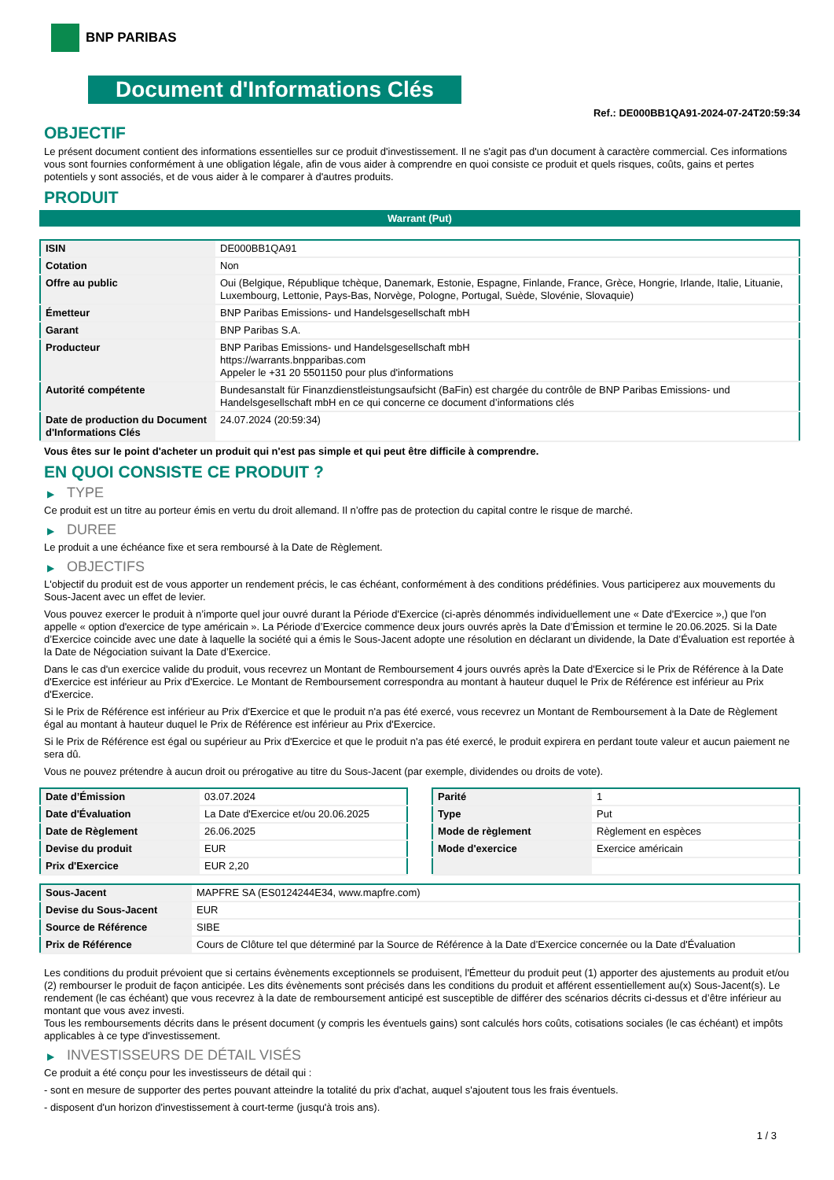BNP PARIBAS
Document d'Informations Clés
Ref.: DE000BB1QA91-2024-07-24T20:59:34
OBJECTIF
Le présent document contient des informations essentielles sur ce produit d'investissement. Il ne s'agit pas d'un document à caractère commercial. Ces informations vous sont fournies conformément à une obligation légale, afin de vous aider à comprendre en quoi consiste ce produit et quels risques, coûts, gains et pertes potentiels y sont associés, et de vous aider à le comparer à d'autres produits.
PRODUIT
Warrant (Put)
| ISIN | DE000BB1QA91 |
| Cotation | Non |
| Offre au public | Oui (Belgique, République tchèque, Danemark, Estonie, Espagne, Finlande, France, Grèce, Hongrie, Irlande, Italie, Lituanie, Luxembourg, Lettonie, Pays-Bas, Norvège, Pologne, Portugal, Suède, Slovénie, Slovaquie) |
| Émetteur | BNP Paribas Emissions- und Handelsgesellschaft mbH |
| Garant | BNP Paribas S.A. |
| Producteur | BNP Paribas Emissions- und Handelsgesellschaft mbH https://warrants.bnpparibas.com Appeler le +31 20 5501150 pour plus d'informations |
| Autorité compétente | Bundesanstalt für Finanzdienstleistungsaufsicht (BaFin) est chargée du contrôle de BNP Paribas Emissions- und Handelsgesellschaft mbH en ce qui concerne ce document d’informations clés |
| Date de production du Document d'Informations Clés | 24.07.2024 (20:59:34) |
Vous êtes sur le point d'acheter un produit qui n'est pas simple et qui peut être difficile à comprendre.
EN QUOI CONSISTE CE PRODUIT ?
▶ TYPE
Ce produit est un titre au porteur émis en vertu du droit allemand. Il n’offre pas de protection du capital contre le risque de marché.
▶ DUREE
Le produit a une échéance fixe et sera remboursé à la Date de Règlement.
▶ OBJECTIFS
L'objectif du produit est de vous apporter un rendement précis, le cas échéant, conformément à des conditions prédéfinies. Vous participerez aux mouvements du Sous-Jacent avec un effet de levier.
Vous pouvez exercer le produit à n’importe quel jour ouvré durant la Période d'Exercice (ci-après dénommés individuellement une « Date d'Exercice »,) que l'on appelle « option d'exercice de type américain ». La Période d’Exercice commence deux jours ouvrés après la Date d’Émission et termine le 20.06.2025. Si la Date d’Exercice coincide avec une date à laquelle la société qui a émis le Sous-Jacent adopte une résolution en déclarant un dividende, la Date d’Évaluation est reportée à la Date de Négociation suivant la Date d’Exercice.
Dans le cas d'un exercice valide du produit, vous recevrez un Montant de Remboursement 4 jours ouvrés après la Date d'Exercice si le Prix de Référence à la Date d'Exercice est inférieur au Prix d'Exercice. Le Montant de Remboursement correspondra au montant à hauteur duquel le Prix de Référence est inférieur au Prix d'Exercice.
Si le Prix de Référence est inférieur au Prix d'Exercice et que le produit n'a pas été exercé, vous recevrez un Montant de Remboursement à la Date de Règlement égal au montant à hauteur duquel le Prix de Référence est inférieur au Prix d'Exercice.
Si le Prix de Référence est égal ou supérieur au Prix d'Exercice et que le produit n'a pas été exercé, le produit expirera en perdant toute valeur et aucun paiement ne sera dû.
Vous ne pouvez prétendre à aucun droit ou prérogative au titre du Sous-Jacent (par exemple, dividendes ou droits de vote).
| Date d’Émission | 03.07.2024 |
| Date d'Évaluation | La Date d'Exercice et/ou 20.06.2025 |
| Date de Règlement | 26.06.2025 |
| Devise du produit | EUR |
| Prix d'Exercice | EUR 2,20 |
| Parité | 1 |
| Type | Put |
| Mode de règlement | Règlement en espèces |
| Mode d'exercice | Exercice américain |
| Sous-Jacent | MAPFRE SA (ES0124244E34, www.mapfre.com) |
| Devise du Sous-Jacent | EUR |
| Source de Référence | SIBE |
| Prix de Référence | Cours de Clôture tel que déterminé par la Source de Référence à la Date d’Exercice concernée ou la Date d'Évaluation |
Les conditions du produit prévoient que si certains évènements exceptionnels se produisent, l'Émetteur du produit peut (1) apporter des ajustements au produit et/ou (2) rembourser le produit de façon anticipée. Les dits évènements sont précisés dans les conditions du produit et afférent essentiellement au(x) Sous-Jacent(s). Le rendement (le cas échéant) que vous recevrez à la date de remboursement anticipé est susceptible de différer des scénarios décrits ci-dessus et d’être inférieur au montant que vous avez investi.
Tous les remboursements décrits dans le présent document (y compris les éventuels gains) sont calculés hors coûts, cotisations sociales (le cas échéant) et impôts applicables à ce type d'investissement.
▶ INVESTISSEURS DE DÉTAIL VISÉS
Ce produit a été conçu pour les investisseurs de détail qui :
- sont en mesure de supporter des pertes pouvant atteindre la totalité du prix d'achat, auquel s'ajoutent tous les frais éventuels.
- disposent d'un horizon d'investissement à court-terme (jusqu'à trois ans).
1 / 3